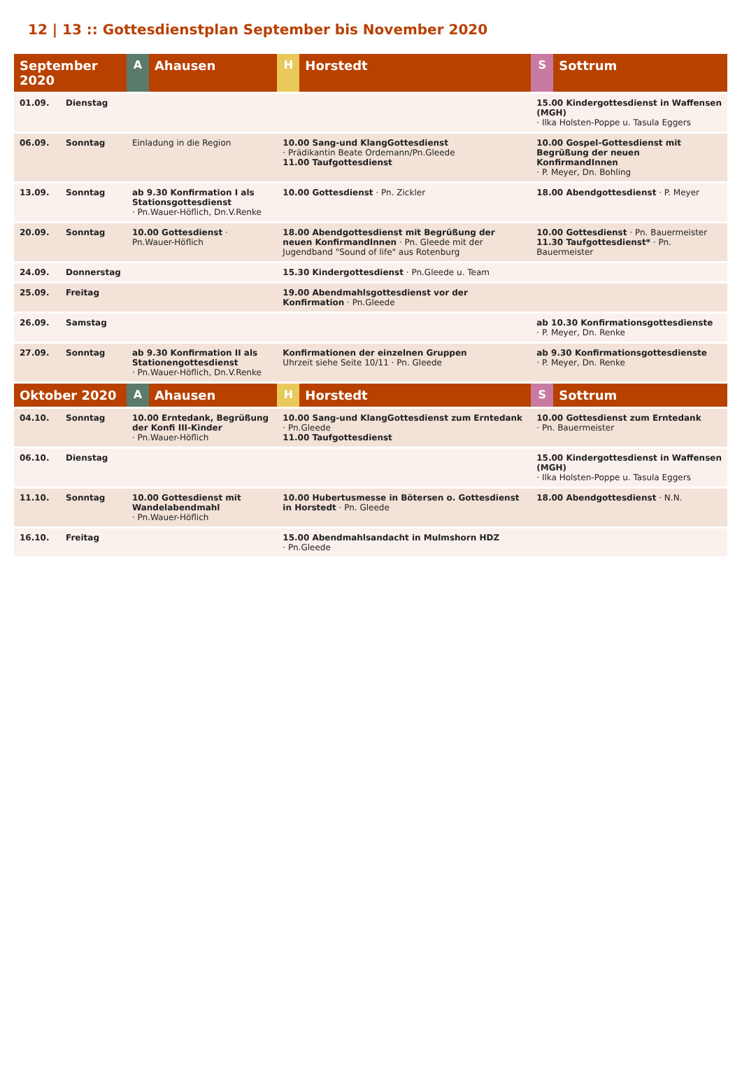12 | 13 :: Gottesdienstplan September bis November 2020
| September 2020 | | A | Ahausen | H | Horstedt | S | Sottrum |
| --- | --- | --- | --- | --- | --- | --- | --- |
| 01.09. | Dienstag | | | | | 15.00 Kindergottesdienst in Waffensen (MGH) · Ilka Holsten-Poppe u. Tasula Eggers | |
| 06.09. | Sonntag | Einladung in die Region | | 10.00 Sang-und KlangGottesdienst · Prädikantin Beate Ordemann/Pn.Gleede 11.00 Taufgottesdienst | | 10.00 Gospel-Gottesdienst mit Begrüßung der neuen KonfirmandInnen · P. Meyer, Dn. Bohling | |
| 13.09. | Sonntag | ab 9.30 Konfirmation I als Stationsgottesdienst · Pn.Wauer-Höflich, Dn.V.Renke | | 10.00 Gottesdienst · Pn. Zickler | | 18.00 Abendgottesdienst · P. Meyer | |
| 20.09. | Sonntag | 10.00 Gottesdienst · Pn.Wauer-Höflich | | 18.00 Abendgottesdienst mit Begrüßung der neuen KonfirmandInnen · Pn. Gleede mit der Jugendband "Sound of life" aus Rotenburg | | 10.00 Gottesdienst · Pn. Bauermeister 11.30 Taufgottesdienst* · Pn. Bauermeister | |
| 24.09. | Donnerstag | | | 15.30 Kindergottesdienst · Pn.Gleede u. Team | | | |
| 25.09. | Freitag | | | 19.00 Abendmahlsgottesdienst vor der Konfirmation · Pn.Gleede | | | |
| 26.09. | Samstag | | | | | ab 10.30 Konfirmationsgottesdienste · P. Meyer, Dn. Renke | |
| 27.09. | Sonntag | ab 9.30 Konfirmation II als Stationengottesdienst · Pn.Wauer-Höflich, Dn.V.Renke | | Konfirmationen der einzelnen Gruppen Uhrzeit siehe Seite 10/11 · Pn. Gleede | | ab 9.30 Konfirmationsgottesdienste · P. Meyer, Dn. Renke | |
| Oktober 2020 | | A | Ahausen | H | Horstedt | S | Sottrum |
| 04.10. | Sonntag | 10.00 Erntedank, Begrüßung der Konfi III-Kinder · Pn.Wauer-Höflich | | 10.00 Sang-und KlangGottesdienst zum Erntedank · Pn.Gleede 11.00 Taufgottesdienst | | 10.00 Gottesdienst zum Erntedank · Pn. Bauermeister | |
| 06.10. | Dienstag | | | | | 15.00 Kindergottesdienst in Waffensen (MGH) · Ilka Holsten-Poppe u. Tasula Eggers | |
| 11.10. | Sonntag | 10.00 Gottesdienst mit Wandelabendmahl · Pn.Wauer-Höflich | | 10.00 Hubertusmesse in Bötersen o. Gottesdienst in Horstedt · Pn. Gleede | | 18.00 Abendgottesdienst · N.N. | |
| 16.10. | Freitag | | | 15.00 Abendmahlsandacht in Mulmshorn HDZ · Pn.Gleede | | | |